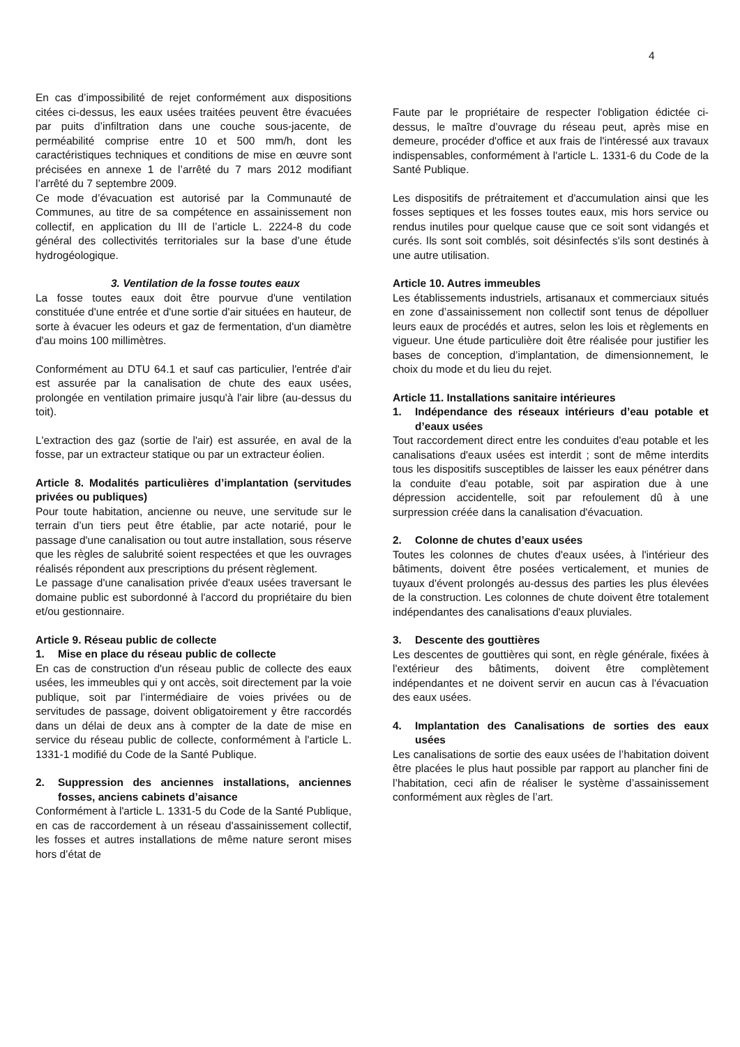4
En cas d’impossibilité de rejet conformément aux dispositions citées ci-dessus, les eaux usées traitées peuvent être évacuées par puits d’infiltration dans une couche sous-jacente, de perméabilité comprise entre 10 et 500 mm/h, dont les caractéristiques techniques et conditions de mise en œuvre sont précisées en annexe 1 de l’arrêté du 7 mars 2012 modifiant l’arrêté du 7 septembre 2009.
Ce mode d’évacuation est autorisé par la Communauté de Communes, au titre de sa compétence en assainissement non collectif, en application du III de l’article L. 2224-8 du code général des collectivités territoriales sur la base d’une étude hydrogéologique.
3. Ventilation de la fosse toutes eaux
La fosse toutes eaux doit être pourvue d'une ventilation constituée d'une entrée et d'une sortie d'air situées en hauteur, de sorte à évacuer les odeurs et gaz de fermentation, d'un diamètre d'au moins 100 millimètres.
Conformément au DTU 64.1 et sauf cas particulier, l'entrée d'air est assurée par la canalisation de chute des eaux usées, prolongée en ventilation primaire jusqu'à l'air libre (au-dessus du toit).
L'extraction des gaz (sortie de l'air) est assurée, en aval de la fosse, par un extracteur statique ou par un extracteur éolien.
Article 8. Modalités particulières d’implantation (servitudes privées ou publiques)
Pour toute habitation, ancienne ou neuve, une servitude sur le terrain d’un tiers peut être établie, par acte notarié, pour le passage d'une canalisation ou tout autre installation, sous réserve que les règles de salubrité soient respectées et que les ouvrages réalisés répondent aux prescriptions du présent règlement.
Le passage d'une canalisation privée d'eaux usées traversant le domaine public est subordonné à l'accord du propriétaire du bien et/ou gestionnaire.
Article 9. Réseau public de collecte
1. Mise en place du réseau public de collecte
En cas de construction d'un réseau public de collecte des eaux usées, les immeubles qui y ont accès, soit directement par la voie publique, soit par l’intermédiaire de voies privées ou de servitudes de passage, doivent obligatoirement y être raccordés dans un délai de deux ans à compter de la date de mise en service du réseau public de collecte, conformément à l'article L. 1331-1 modifié du Code de la Santé Publique.
2. Suppression des anciennes installations, anciennes fosses, anciens cabinets d’aisance
Conformément à l'article L. 1331-5 du Code de la Santé Publique, en cas de raccordement à un réseau d'assainissement collectif, les fosses et autres installations de même nature seront mises hors d’état de
Faute par le propriétaire de respecter l'obligation édictée ci-dessus, le maître d’ouvrage du réseau peut, après mise en demeure, procéder d'office et aux frais de l'intéressé aux travaux indispensables, conformément à l'article L. 1331-6 du Code de la Santé Publique.
Les dispositifs de prétraitement et d'accumulation ainsi que les fosses septiques et les fosses toutes eaux, mis hors service ou rendus inutiles pour quelque cause que ce soit sont vidangés et curés. Ils sont soit comblés, soit désinfectés s'ils sont destinés à une autre utilisation.
Article 10. Autres immeubles
Les établissements industriels, artisanaux et commerciaux situés en zone d’assainissement non collectif sont tenus de dépolluer leurs eaux de procédés et autres, selon les lois et règlements en vigueur. Une étude particulière doit être réalisée pour justifier les bases de conception, d’implantation, de dimensionnement, le choix du mode et du lieu du rejet.
Article 11. Installations sanitaire intérieures
1. Indépendance des réseaux intérieurs d’eau potable et d’eaux usées
Tout raccordement direct entre les conduites d'eau potable et les canalisations d'eaux usées est interdit ; sont de même interdits tous les dispositifs susceptibles de laisser les eaux pénétrer dans la conduite d'eau potable, soit par aspiration due à une dépression accidentelle, soit par refoulement dû à une surpression créée dans la canalisation d'évacuation.
2. Colonne de chutes d’eaux usées
Toutes les colonnes de chutes d'eaux usées, à l'intérieur des bâtiments, doivent être posées verticalement, et munies de tuyaux d'évent prolongés au-dessus des parties les plus élevées de la construction. Les colonnes de chute doivent être totalement indépendantes des canalisations d'eaux pluviales.
3. Descente des gouttières
Les descentes de gouttières qui sont, en règle générale, fixées à l'extérieur des bâtiments, doivent être complètement indépendantes et ne doivent servir en aucun cas à l'évacuation des eaux usées.
4. Implantation des Canalisations de sorties des eaux usées
Les canalisations de sortie des eaux usées de l’habitation doivent être placées le plus haut possible par rapport au plancher fini de l’habitation, ceci afin de réaliser le système d’assainissement conformément aux règles de l’art.